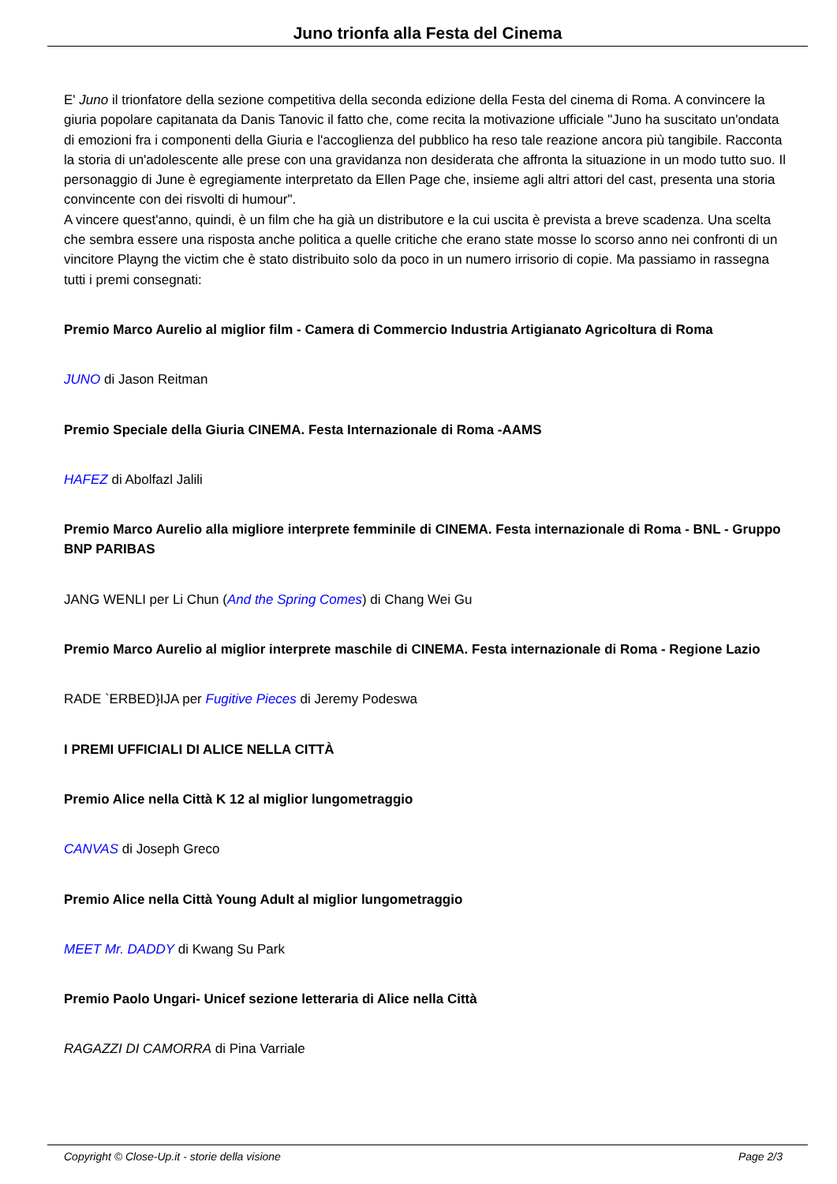Juno trionfa alla Festa del Cinema
E' Juno il trionfatore della sezione competitiva della seconda edizione della Festa del cinema di Roma. A convincere la giuria popolare capitanata da Danis Tanovic il fatto che, come recita la motivazione ufficiale "Juno ha suscitato un'ondata di emozioni fra i componenti della Giuria e l'accoglienza del pubblico ha reso tale reazione ancora più tangibile. Racconta la storia di un'adolescente alle prese con una gravidanza non desiderata che affronta la situazione in un modo tutto suo. Il personaggio di June è egregiamente interpretato da Ellen Page che, insieme agli altri attori del cast, presenta una storia convincente con dei risvolti di humour".
A vincere quest'anno, quindi, è un film che ha già un distributore e la cui uscita è prevista a breve scadenza. Una scelta che sembra essere una risposta anche politica a quelle critiche che erano state mosse lo scorso anno nei confronti di un vincitore Playng the victim che è stato distribuito solo da poco in un numero irrisorio di copie. Ma passiamo in rassegna tutti i premi consegnati:
Premio Marco Aurelio al miglior film - Camera di Commercio Industria Artigianato Agricoltura di Roma
JUNO di Jason Reitman
Premio Speciale della Giuria CINEMA. Festa Internazionale di Roma -AAMS
HAFEZ di Abolfazl Jalili
Premio Marco Aurelio alla migliore interprete femminile di CINEMA. Festa internazionale di Roma - BNL - Gruppo BNP PARIBAS
JANG WENLI per Li Chun (And the Spring Comes) di Chang Wei Gu
Premio Marco Aurelio al miglior interprete maschile di CINEMA. Festa internazionale di Roma - Regione Lazio
RADE `ERBED}IJA per Fugitive Pieces di Jeremy Podeswa
I PREMI UFFICIALI DI ALICE NELLA CITTÀ
Premio Alice nella Città K 12 al miglior lungometraggio
CANVAS di Joseph Greco
Premio Alice nella Città Young Adult al miglior lungometraggio
MEET Mr. DADDY di Kwang Su Park
Premio Paolo Ungari- Unicef sezione letteraria di Alice nella Città
RAGAZZI DI CAMORRA di Pina Varriale
Copyright © Close-Up.it - storie della visione Page 2/3